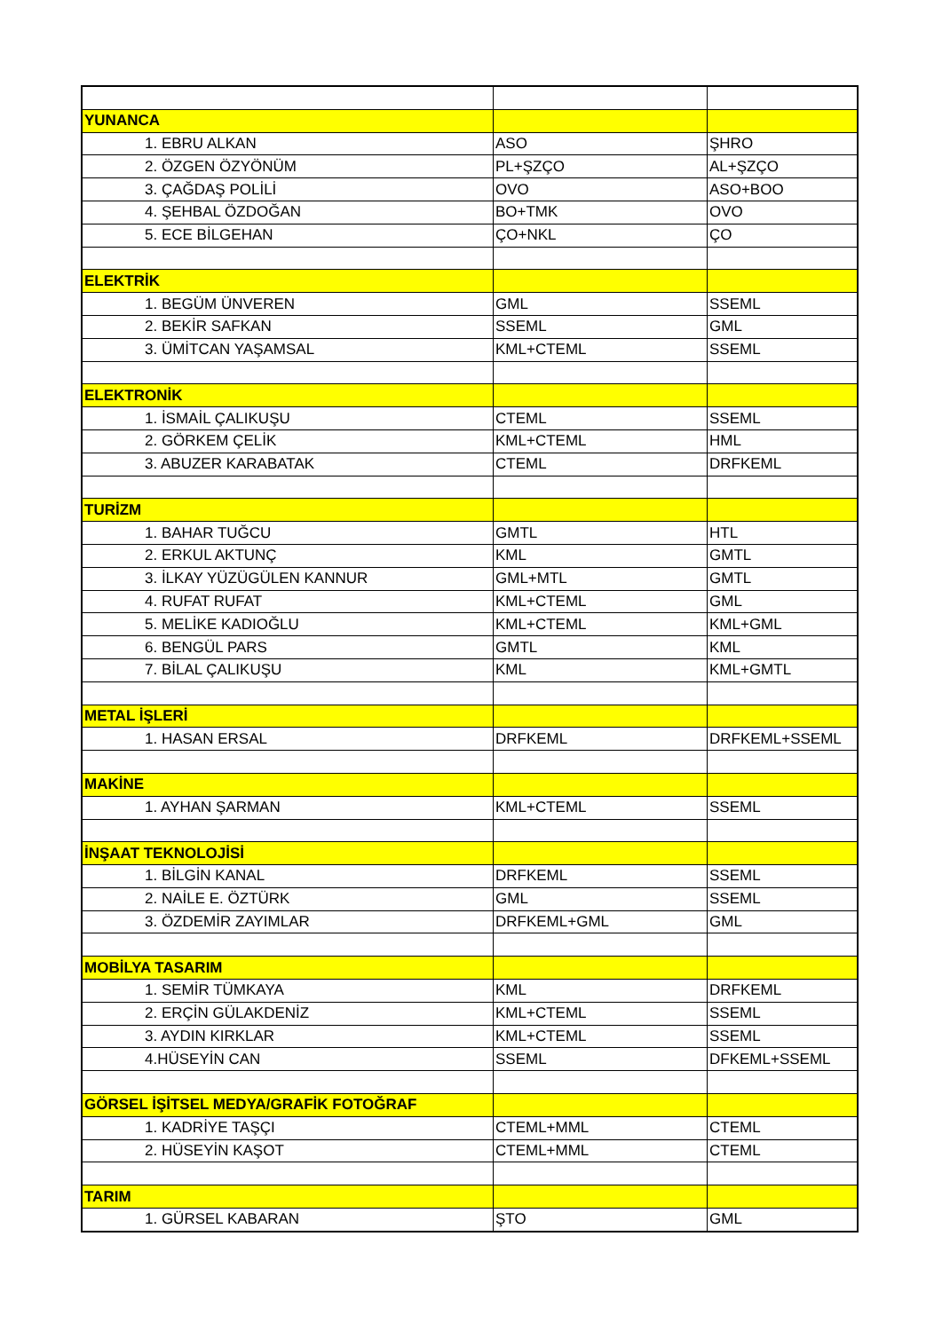| YUNANCA | | |
| 1. EBRU ALKAN | ASO | ŞHRO |
| 2. ÖZGEN ÖZYÖNÜM | PL+ŞZÇO | AL+ŞZÇO |
| 3. ÇAĞDAŞ POLİLİ | OVO | ASO+BOO |
| 4. ŞEHBAL ÖZDOĞAN | BO+TMK | OVO |
| 5. ECE BİLGEHAN | ÇO+NKL | ÇO |
| ELEKTRİK | | |
| 1. BEGÜM ÜNVEREN | GML | SSEML |
| 2. BEKİR SAFKAN | SSEML | GML |
| 3. ÜMİTCAN YAŞAMSAL | KML+CTEML | SSEML |
| ELEKTRONİK | | |
| 1. İSMAİL ÇALIKUŞU | CTEML | SSEML |
| 2. GÖRKEM ÇELİK | KML+CTEML | HML |
| 3. ABUZER KARABATAK | CTEML | DRFKEML |
| TURİZM | | |
| 1. BAHAR TUĞCU | GMTL | HTL |
| 2. ERKUL AKTUNÇ | KML | GMTL |
| 3. İLKAY YÜZÜGÜLEN KANNUR | GML+MTL | GMTL |
| 4. RUFAT RUFAT | KML+CTEML | GML |
| 5. MELİKE KADIOĞLU | KML+CTEML | KML+GML |
| 6. BENGÜL PARS | GMTL | KML |
| 7. BİLAL ÇALIKUŞU | KML | KML+GMTL |
| METAL İŞLERİ | | |
| 1. HASAN ERSAL | DRFKEML | DRFKEML+SSEML |
| MAKİNE | | |
| 1. AYHAN ŞARMAN | KML+CTEML | SSEML |
| İNŞAAT TEKNOLOJİSİ | | |
| 1. BİLGİN KANAL | DRFKEML | SSEML |
| 2. NAİLE E. ÖZTÜRK | GML | SSEML |
| 3. ÖZDEMİR ZAYIMLAR | DRFKEML+GML | GML |
| MOBİLYA TASARIM | | |
| 1. SEMİR TÜMKAYA | KML | DRFKEML |
| 2. ERÇİN GÜLAKDENİZ | KML+CTEML | SSEML |
| 3. AYDIN KIRKLAR | KML+CTEML | SSEML |
| 4.HÜSEYİN CAN | SSEML | DFKEML+SSEML |
| GÖRSEL İŞİTSEL MEDYA/GRAFİK FOTOĞRAF | | |
| 1. KADRİYE TAŞÇI | CTEML+MML | CTEML |
| 2. HÜSEYİN KAŞOT | CTEML+MML | CTEML |
| TARIM | | |
| 1. GÜRSEL KABARAN | ŞTO | GML |